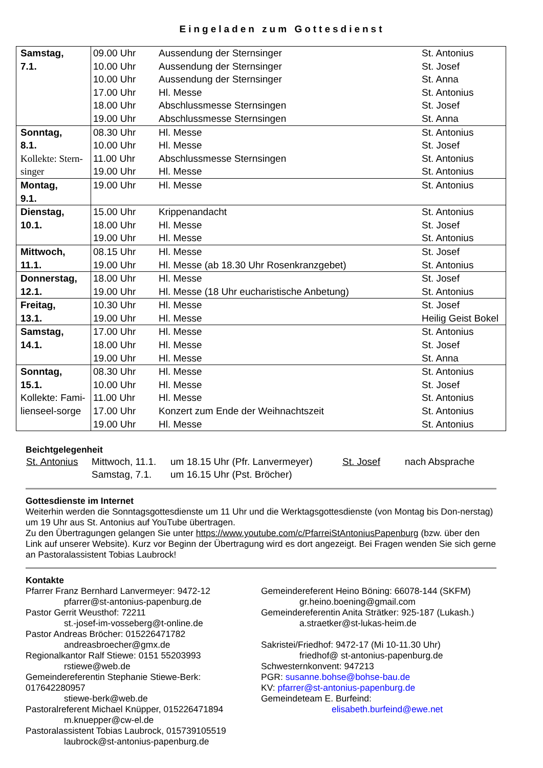Eingeladen zum Gottesdienst
| Samstag, 7.1. | 09.00 Uhr | Aussendung der Sternsinger | St. Antonius |
| | 10.00 Uhr | Aussendung der Sternsinger | St. Josef |
| | 10.00 Uhr | Aussendung der Sternsinger | St. Anna |
| | 17.00 Uhr | Hl. Messe | St. Antonius |
| | 18.00 Uhr | Abschlussmesse Sternsingen | St. Josef |
| | 19.00 Uhr | Abschlussmesse Sternsingen | St. Anna |
| Sonntag, 8.1. Kollekte: Stern-singer | 08.30 Uhr | Hl. Messe | St. Antonius |
| | 10.00 Uhr | Hl. Messe | St. Josef |
| | 11.00 Uhr | Abschlussmesse Sternsingen | St. Antonius |
| | 19.00 Uhr | Hl. Messe | St. Antonius |
| Montag, 9.1. | 19.00 Uhr | Hl. Messe | St. Antonius |
| Dienstag, 10.1. | 15.00 Uhr | Krippenandacht | St. Antonius |
| | 18.00 Uhr | Hl. Messe | St. Josef |
| | 19.00 Uhr | Hl. Messe | St. Antonius |
| Mittwoch, 11.1. | 08.15 Uhr | Hl. Messe | St. Josef |
| | 19.00 Uhr | Hl. Messe (ab 18.30 Uhr Rosenkranzgebet) | St. Antonius |
| Donnerstag, 12.1. | 18.00 Uhr | Hl. Messe | St. Josef |
| | 19.00 Uhr | Hl. Messe (18 Uhr eucharistische Anbetung) | St. Antonius |
| Freitag, 13.1. | 10.30 Uhr | Hl. Messe | St. Josef |
| | 19.00 Uhr | Hl. Messe | Heilig Geist Bokel |
| Samstag, 14.1. | 17.00 Uhr | Hl. Messe | St. Antonius |
| | 18.00 Uhr | Hl. Messe | St. Josef |
| | 19.00 Uhr | Hl. Messe | St. Anna |
| Sonntag, 15.1. Kollekte: Fami-lienseel-sorge | 08.30 Uhr | Hl. Messe | St. Antonius |
| | 10.00 Uhr | Hl. Messe | St. Josef |
| | 11.00 Uhr | Hl. Messe | St. Antonius |
| | 17.00 Uhr | Konzert zum Ende der Weihnachtszeit | St. Antonius |
| | 19.00 Uhr | Hl. Messe | St. Antonius |
Beichtgelegenheit
| St. Antonius | Mittwoch, 11.1. | um 18.15 Uhr (Pfr. Lanvermeyer) | St. Josef | nach Absprache |
| | Samstag, 7.1. | um 16.15 Uhr (Pst. Bröcher) | | |
Gottesdienste im Internet
Weiterhin werden die Sonntagsgottesdienste um 11 Uhr und die Werktagsgottesdienste (von Montag bis Don-nerstag) um 19 Uhr aus St. Antonius auf YouTube übertragen.
Zu den Übertragungen gelangen Sie unter https://www.youtube.com/c/PfarreiStAntoniusPapenburg (bzw. über den Link auf unserer Website). Kurz vor Beginn der Übertragung wird es dort angezeigt. Bei Fragen wenden Sie sich gerne an Pastoralassistent Tobias Laubrock!
Kontakte
Pfarrer Franz Bernhard Lanvermeyer: 9472-12
pfarrer@st-antonius-papenburg.de
Pastor Gerrit Weusthof: 72211
st.-josef-im-vosseberg@t-online.de
Pastor Andreas Bröcher: 015226471782
andreasbroecher@gmx.de
Regionalkantor Ralf Stiewe: 0151 55203993
rstiewe@web.de
Gemeindereferentin Stephanie Stiewe-Berk: 017642280957
stiewe-berk@web.de
Pastoralreferent Michael Knüpper, 015226471894
m.knuepper@cw-el.de
Pastoralassistent Tobias Laubrock, 015739105519
laubrock@st-antonius-papenburg.de
Gemeindereferent Heino Böning: 66078-144 (SKFM)
gr.heino.boening@gmail.com
Gemeindereferentin Anita Strätker: 925-187 (Lukash.)
a.straetker@st-lukas-heim.de
Sakristei/Friedhof: 9472-17 (Mi 10-11.30 Uhr)
friedhof@ st-antonius-papenburg.de
Schwesternkonvent: 947213
PGR: susanne.bohse@bohse-bau.de
KV: pfarrer@st-antonius-papenburg.de
Gemeindeteam E. Burfeind:
elisabeth.burfeind@ewe.net